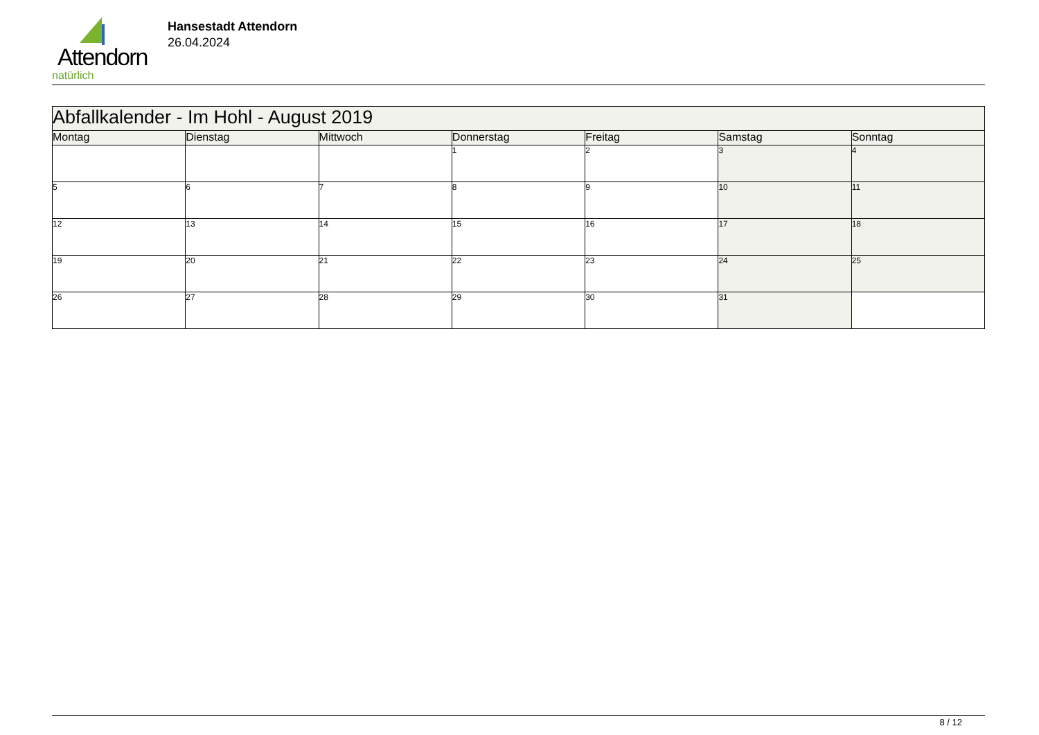Attendorn
natürlich
Hansestadt Attendorn
26.04.2024
| Abfallkalender - Im Hohl - August 2019 | | | | | | |
| Montag | Dienstag | Mittwoch | Donnerstag | Freitag | Samstag | Sonntag |
| | | | 1 | 2 | 3 | 4 |
| 5 | 6 | 7 | 8 | 9 | 10 | 11 |
| 12 | 13 | 14 | 15 | 16 | 17 | 18 |
| 19 | 20 | 21 | 22 | 23 | 24 | 25 |
| 26 | 27 | 28 | 29 | 30 | 31 | |
8 / 12